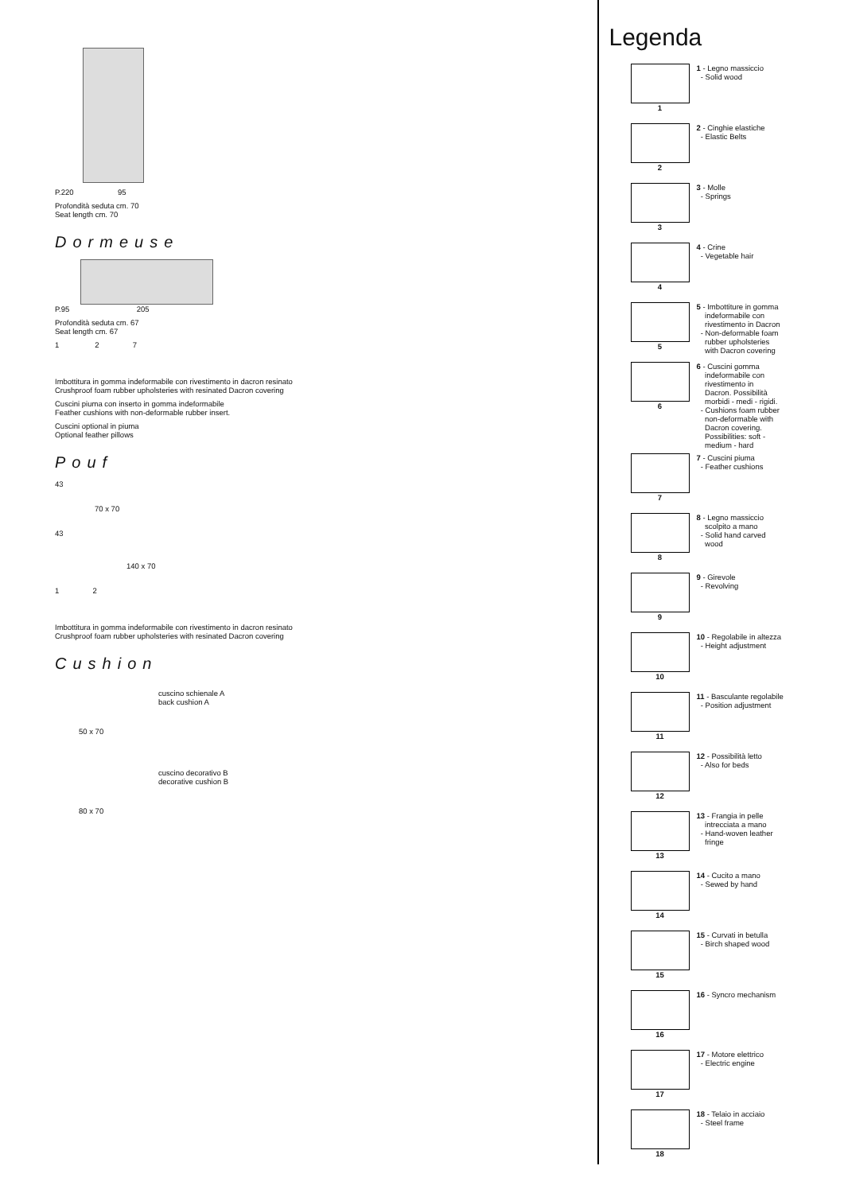P.220 95
Profondità seduta cm. 70
Seat length cm. 70
Dormeuse
P.95 205
Profondità seduta cm. 67
Seat length cm. 67
1 2 7
Imbottitura in gomma indeformabile con rivestimento in dacron resinato
Crushproof foam rubber upholsteries with resinated Dacron covering
Cuscini piuma con inserto in gomma indeformabile
Feather cushions with non-deformable rubber insert.
Cuscini optional in piuma
Optional feather pillows
Pouf
43
70 x 70
43
140 x 70
1 2
Imbottitura in gomma indeformabile con rivestimento in dacron resinato
Crushproof foam rubber upholsteries with resinated Dacron covering
Cushion
50 x 70
cuscino schienale A
back cushion A
80 x 70
cuscino decorativo B
decorative cushion B
Legenda
1
1 - Legno massiccio - Solid wood
2
2 - Cinghie elastiche - Elastic Belts
3
3 - Molle - Springs
4
4 - Crine - Vegetable hair
5
5 - Imbottiture in gomma indeformabile con rivestimento in Dacron - Non-deformable foam rubber upholsteries with Dacron covering
6
6 - Cuscini gomma indeformabile con rivestimento in Dacron. Possibilità morbidi - medi - rigidi. - Cushions foam rubber non-deformable with Dacron covering. Possibilities: soft - medium - hard
7
7 - Cuscini piuma - Feather cushions
8
8 - Legno massiccio scolpito a mano - Solid hand carved wood
9
9 - Girevole - Revolving
10
10 - Regolabile in altezza - Height adjustment
11
11 - Basculante regolabile - Position adjustment
12
12 - Possibilità letto - Also for beds
13
13 - Frangia in pelle intrecciata a mano - Hand-woven leather fringe
14
14 - Cucito a mano - Sewed by hand
15
15 - Curvati in betulla - Birch shaped wood
16
16 - Syncro mechanism
17
17 - Motore elettrico - Electric engine
18
18 - Telaio in acciaio - Steel frame